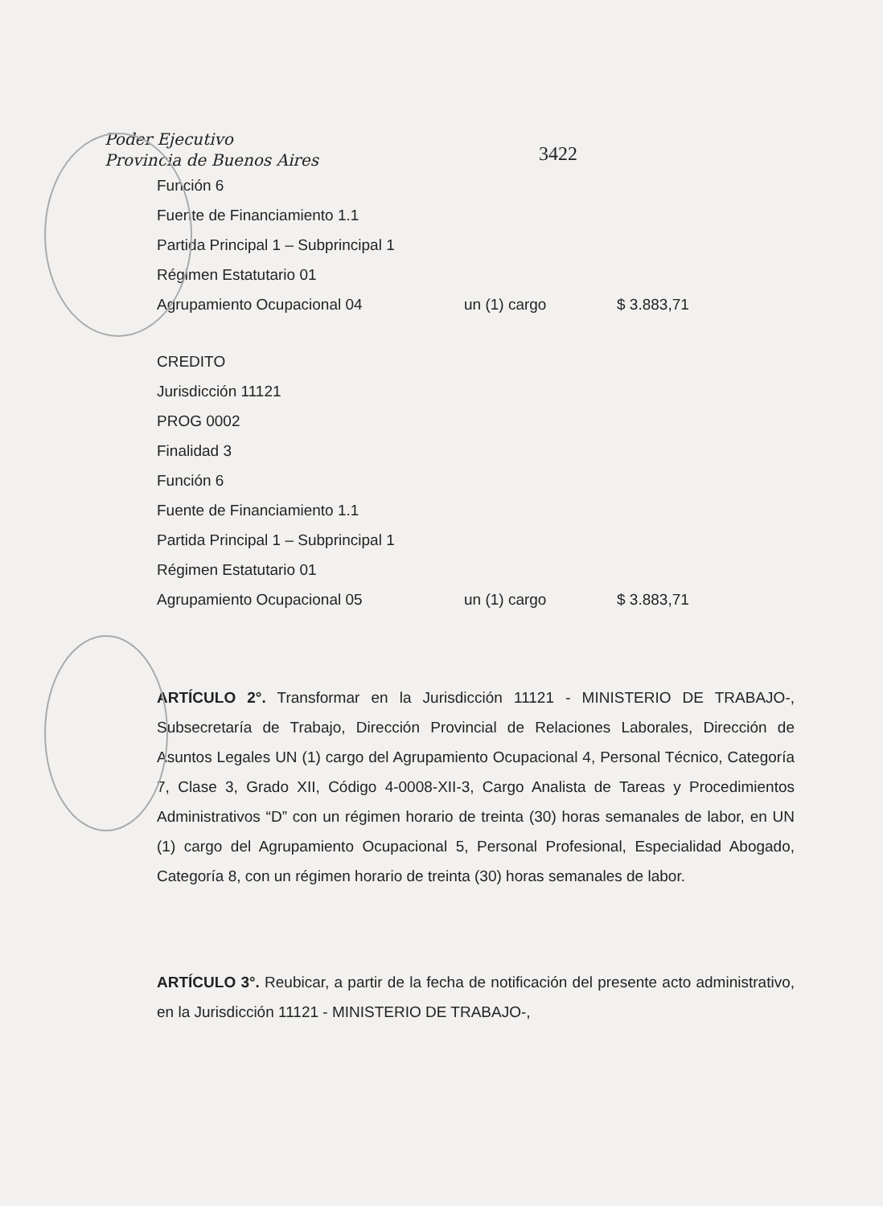Poder Ejecutivo
Provincia de Buenos Aires
3422
Función 6
Fuente de Financiamiento 1.1
Partida Principal 1 – Subprincipal 1
Régimen Estatutario 01
Agrupamiento Ocupacional 04 un (1) cargo $ 3.883,71
CREDITO
Jurisdicción 11121
PROG 0002
Finalidad 3
Función 6
Fuente de Financiamiento 1.1
Partida Principal 1 – Subprincipal 1
Régimen Estatutario 01
Agrupamiento Ocupacional 05 un (1) cargo $ 3.883,71
ARTÍCULO 2°. Transformar en la Jurisdicción 11121 - MINISTERIO DE TRABAJO-, Subsecretaría de Trabajo, Dirección Provincial de Relaciones Laborales, Dirección de Asuntos Legales UN (1) cargo del Agrupamiento Ocupacional 4, Personal Técnico, Categoría 7, Clase 3, Grado XII, Código 4-0008-XII-3, Cargo Analista de Tareas y Procedimientos Administrativos “D” con un régimen horario de treinta (30) horas semanales de labor, en UN (1) cargo del Agrupamiento Ocupacional 5, Personal Profesional, Especialidad Abogado, Categoría 8, con un régimen horario de treinta (30) horas semanales de labor.
ARTÍCULO 3°. Reubicar, a partir de la fecha de notificación del presente acto administrativo, en la Jurisdicción 11121 - MINISTERIO DE TRABAJO-,